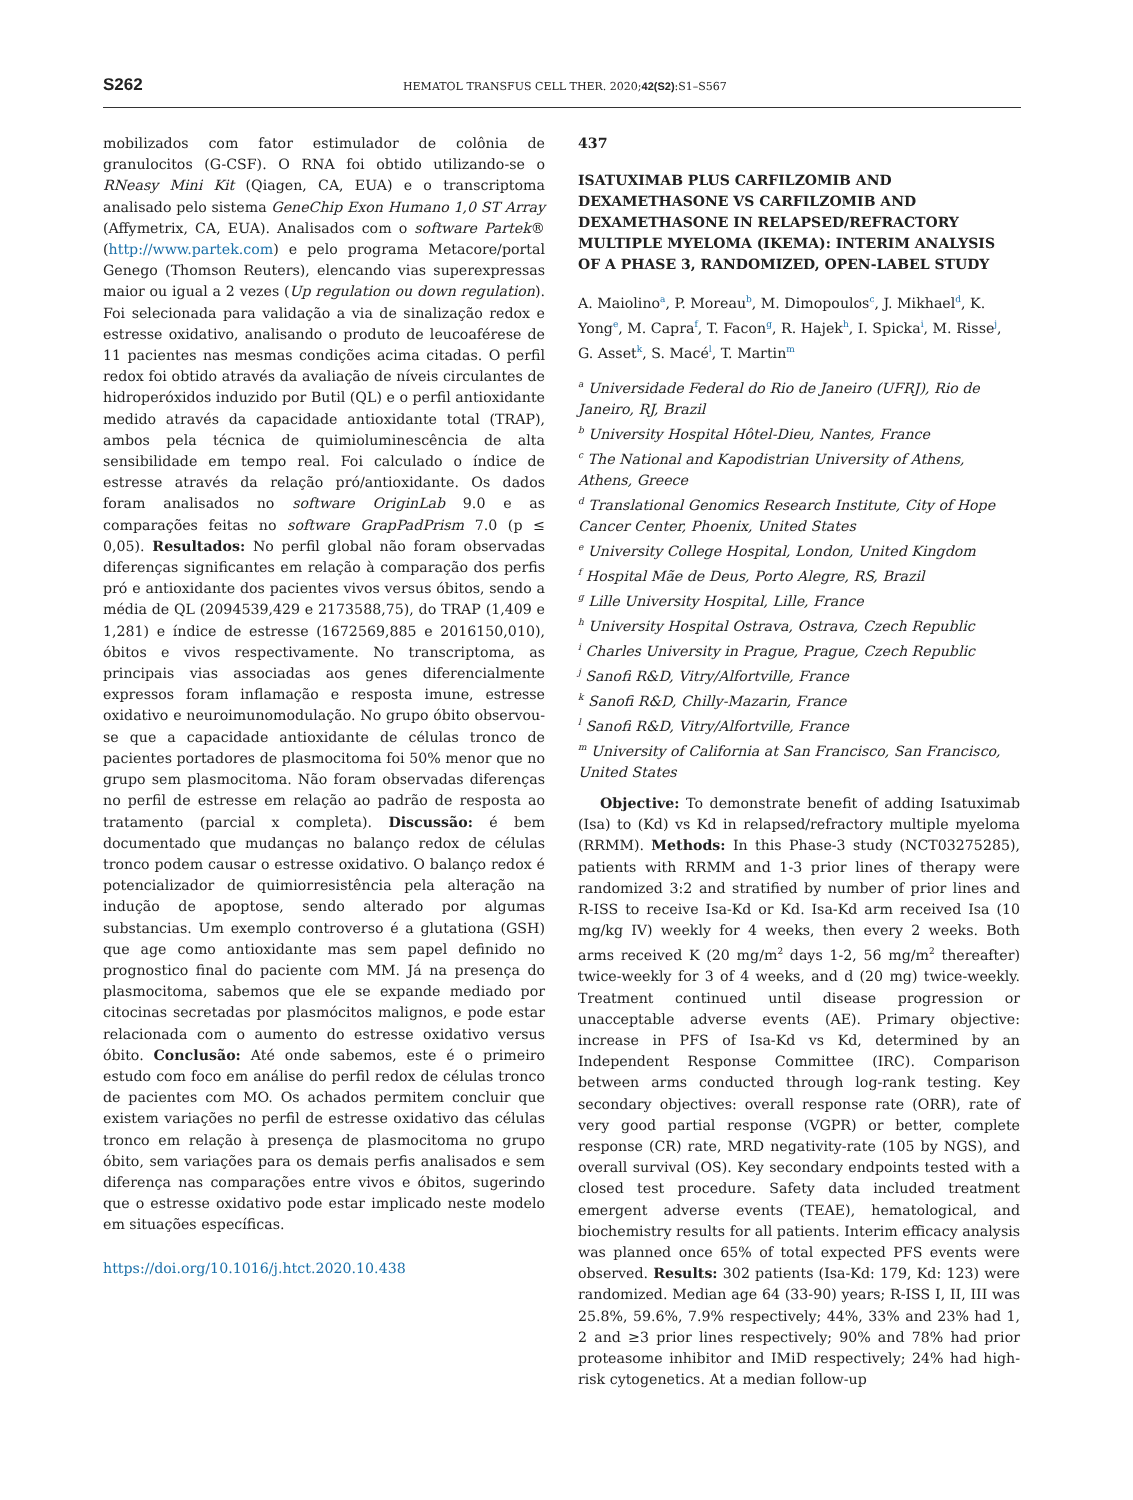S262 HEMATOL TRANSFUS CELL THER. 2020;42(S2):S1–S567
mobilizados com fator estimulador de colônia de granulocitos (G-CSF). O RNA foi obtido utilizando-se o RNeasy Mini Kit (Qiagen, CA, EUA) e o transcriptoma analisado pelo sistema GeneChip Exon Humano 1,0 ST Array (Affymetrix, CA, EUA). Analisados com o software Partek® (http://www.partek.com) e pelo programa Metacore/portal Genego (Thomson Reuters), elencando vias superexpressas maior ou igual a 2 vezes (Up regulation ou down regulation). Foi selecionada para validação a via de sinalização redox e estresse oxidativo, analisando o produto de leucoaférese de 11 pacientes nas mesmas condições acima citadas. O perfil redox foi obtido através da avaliação de níveis circulantes de hidroperóxidos induzido por Butil (QL) e o perfil antioxidante medido através da capacidade antioxidante total (TRAP), ambos pela técnica de quimioluminescência de alta sensibilidade em tempo real. Foi calculado o índice de estresse através da relação pró/antioxidante. Os dados foram analisados no software OriginLab 9.0 e as comparações feitas no software GrapPadPrism 7.0 (p ≤ 0,05). Resultados: No perfil global não foram observadas diferenças significantes em relação à comparação dos perfis pró e antioxidante dos pacientes vivos versus óbitos, sendo a média de QL (2094539,429 e 2173588,75), do TRAP (1,409 e 1,281) e índice de estresse (1672569,885 e 2016150,010), óbitos e vivos respectivamente. No transcriptoma, as principais vias associadas aos genes diferencialmente expressos foram inflamação e resposta imune, estresse oxidativo e neuroimunomodulação. No grupo óbito observou-se que a capacidade antioxidante de células tronco de pacientes portadores de plasmocitoma foi 50% menor que no grupo sem plasmocitoma. Não foram observadas diferenças no perfil de estresse em relação ao padrão de resposta ao tratamento (parcial x completa). Discussão: é bem documentado que mudanças no balanço redox de células tronco podem causar o estresse oxidativo. O balanço redox é potencializador de quimiorresistência pela alteração na indução de apoptose, sendo alterado por algumas substancias. Um exemplo controverso é a glutationa (GSH) que age como antioxidante mas sem papel definido no prognostico final do paciente com MM. Já na presença do plasmocitoma, sabemos que ele se expande mediado por citocinas secretadas por plasmócitos malignos, e pode estar relacionada com o aumento do estresse oxidativo versus óbito. Conclusão: Até onde sabemos, este é o primeiro estudo com foco em análise do perfil redox de células tronco de pacientes com MO. Os achados permitem concluir que existem variações no perfil de estresse oxidativo das células tronco em relação à presença de plasmocitoma no grupo óbito, sem variações para os demais perfis analisados e sem diferença nas comparações entre vivos e óbitos, sugerindo que o estresse oxidativo pode estar implicado neste modelo em situações específicas.
https://doi.org/10.1016/j.htct.2020.10.438
437
ISATUXIMAB PLUS CARFILZOMIB AND DEXAMETHASONE VS CARFILZOMIB AND DEXAMETHASONE IN RELAPSED/REFRACTORY MULTIPLE MYELOMA (IKEMA): INTERIM ANALYSIS OF A PHASE 3, RANDOMIZED, OPEN-LABEL STUDY
A. Maiolino<sup>a</sup>, P. Moreau<sup>b</sup>, M. Dimopoulos<sup>c</sup>, J. Mikhael<sup>d</sup>, K. Yong<sup>e</sup>, M. Capra<sup>f</sup>, T. Facon<sup>g</sup>, R. Hajek<sup>h</sup>, I. Spicka<sup>i</sup>, M. Risse<sup>j</sup>, G. Asset<sup>k</sup>, S. Macé<sup>l</sup>, T. Martin<sup>m</sup>
<sup>a</sup> Universidade Federal do Rio de Janeiro (UFRJ), Rio de Janeiro, RJ, Brazil
<sup>b</sup> University Hospital Hôtel-Dieu, Nantes, France
<sup>c</sup> The National and Kapodistrian University of Athens, Athens, Greece
<sup>d</sup> Translational Genomics Research Institute, City of Hope Cancer Center, Phoenix, United States
<sup>e</sup> University College Hospital, London, United Kingdom
<sup>f</sup> Hospital Mãe de Deus, Porto Alegre, RS, Brazil
<sup>g</sup> Lille University Hospital, Lille, France
<sup>h</sup> University Hospital Ostrava, Ostrava, Czech Republic
<sup>i</sup> Charles University in Prague, Prague, Czech Republic
<sup>j</sup> Sanofi R&D, Vitry/Alfortville, France
<sup>k</sup> Sanofi R&D, Chilly-Mazarin, France
<sup>l</sup> Sanofi R&D, Vitry/Alfortville, France
<sup>m</sup> University of California at San Francisco, San Francisco, United States
Objective: To demonstrate benefit of adding Isatuximab (Isa) to (Kd) vs Kd in relapsed/refractory multiple myeloma (RRMM). Methods: In this Phase-3 study (NCT03275285), patients with RRMM and 1-3 prior lines of therapy were randomized 3:2 and stratified by number of prior lines and R-ISS to receive Isa-Kd or Kd. Isa-Kd arm received Isa (10 mg/kg IV) weekly for 4 weeks, then every 2 weeks. Both arms received K (20 mg/m<sup>2</sup> days 1-2, 56 mg/m<sup>2</sup> thereafter) twice-weekly for 3 of 4 weeks, and d (20 mg) twice-weekly. Treatment continued until disease progression or unacceptable adverse events (AE). Primary objective: increase in PFS of Isa-Kd vs Kd, determined by an Independent Response Committee (IRC). Comparison between arms conducted through log-rank testing. Key secondary objectives: overall response rate (ORR), rate of very good partial response (VGPR) or better, complete response (CR) rate, MRD negativity-rate (105 by NGS), and overall survival (OS). Key secondary endpoints tested with a closed test procedure. Safety data included treatment emergent adverse events (TEAE), hematological, and biochemistry results for all patients. Interim efficacy analysis was planned once 65% of total expected PFS events were observed. Results: 302 patients (Isa-Kd: 179, Kd: 123) were randomized. Median age 64 (33-90) years; R-ISS I, II, III was 25.8%, 59.6%, 7.9% respectively; 44%, 33% and 23% had 1, 2 and ≥3 prior lines respectively; 90% and 78% had prior proteasome inhibitor and IMiD respectively; 24% had high-risk cytogenetics. At a median follow-up